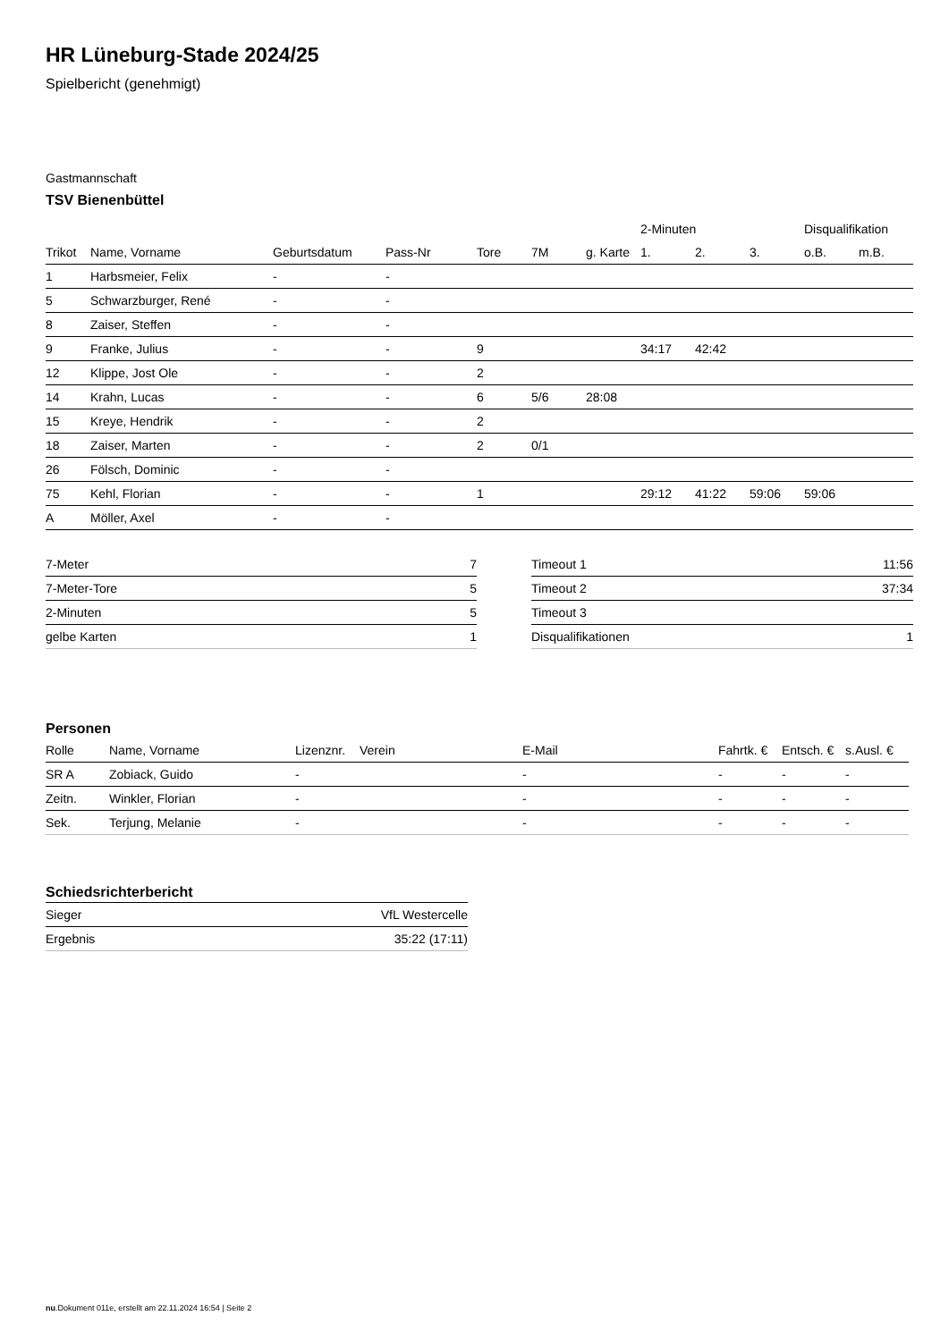HR Lüneburg-Stade 2024/25
Spielbericht (genehmigt)
Gastmannschaft
TSV Bienenbüttel
| | | | | | | | 2-Minuten | | | Disqualifikation | |
| --- | --- | --- | --- | --- | --- | --- | --- | --- | --- | --- | --- |
| Trikot | Name, Vorname | Geburtsdatum | Pass-Nr | Tore | 7M | g. Karte | 1. | 2. | 3. | o.B. | m.B. |
| 1 | Harbsmeier, Felix | - | - | | | | | | | | |
| 5 | Schwarzburger, René | - | - | | | | | | | | |
| 8 | Zaiser, Steffen | - | - | | | | | | | | |
| 9 | Franke, Julius | - | - | 9 | | | 34:17 | 42:42 | | | |
| 12 | Klippe, Jost Ole | - | - | 2 | | | | | | | |
| 14 | Krahn, Lucas | - | - | 6 | 5/6 | 28:08 | | | | | |
| 15 | Kreye, Hendrik | - | - | 2 | | | | | | | |
| 18 | Zaiser, Marten | - | - | 2 | 0/1 | | | | | | |
| 26 | Fölsch, Dominic | - | - | | | | | | | | |
| 75 | Kehl, Florian | - | - | 1 | | | 29:12 | 41:22 | 59:06 | 59:06 | |
| A | Möller, Axel | - | - | | | | | | | | |
| 7-Meter | 7 |
| 7-Meter-Tore | 5 |
| 2-Minuten | 5 |
| gelbe Karten | 1 |
| Timeout 1 | 11:56 |
| Timeout 2 | 37:34 |
| Timeout 3 | |
| Disqualifikationen | 1 |
Personen
| Rolle | Name, Vorname | Lizenznr. | Verein | E-Mail | Fahrtk. € | Entsch. € | s.Ausl. € |
| --- | --- | --- | --- | --- | --- | --- | --- |
| SR A | Zobiack, Guido | - | | - | - | - | - |
| Zeitn. | Winkler, Florian | - | | - | - | - | - |
| Sek. | Terjung, Melanie | - | | - | - | - | - |
Schiedsrichterbericht
| Sieger | VfL Westercelle |
| Ergebnis | 35:22 (17:11) |
nu.Dokument 011e, erstellt am 22.11.2024 16:54 | Seite 2